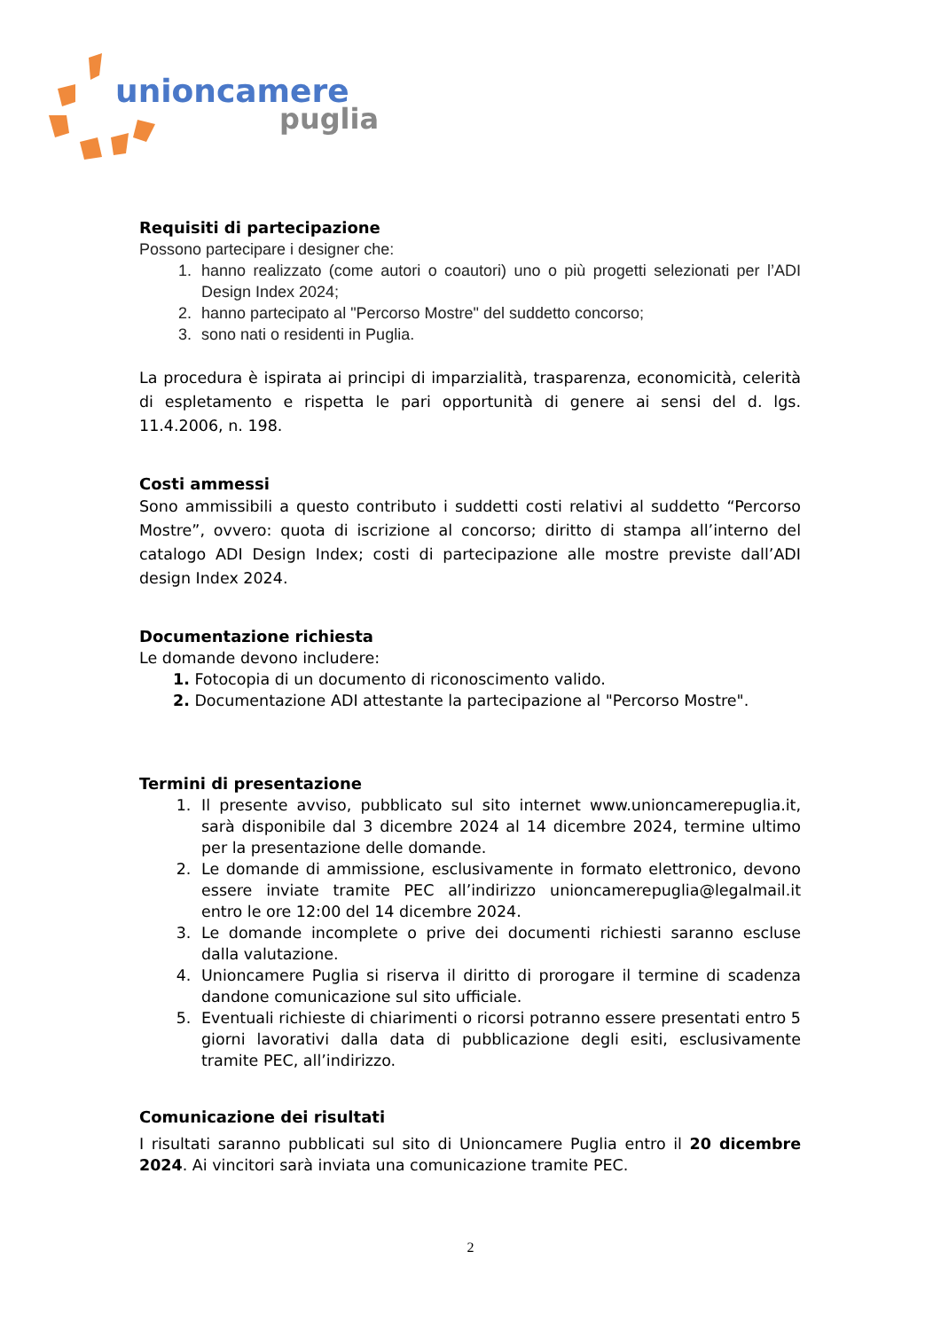unioncamere
puglia
Requisiti di partecipazione
Possono partecipare i designer che:
1. hanno realizzato (come autori o coautori) uno o più progetti selezionati per l’ADI Design Index 2024;
2. hanno partecipato al "Percorso Mostre" del suddetto concorso;
3. sono nati o residenti in Puglia.
La procedura è ispirata ai principi di imparzialità, trasparenza, economicità, celerità di espletamento e rispetta le pari opportunità di genere ai sensi del d. lgs. 11.4.2006, n. 198.
Costi ammessi
Sono ammissibili a questo contributo i suddetti costi relativi al suddetto “Percorso Mostre”, ovvero: quota di iscrizione al concorso; diritto di stampa all’interno del catalogo ADI Design Index; costi di partecipazione alle mostre previste dall’ADI design Index 2024.
Documentazione richiesta
Le domande devono includere:
1. Fotocopia di un documento di riconoscimento valido.
2. Documentazione ADI attestante la partecipazione al "Percorso Mostre".
Termini di presentazione
1. Il presente avviso, pubblicato sul sito internet www.unioncamerepuglia.it, sarà disponibile dal 3 dicembre 2024 al 14 dicembre 2024, termine ultimo per la presentazione delle domande.
2. Le domande di ammissione, esclusivamente in formato elettronico, devono essere inviate tramite PEC all’indirizzo unioncamerepuglia@legalmail.it entro le ore 12:00 del 14 dicembre 2024.
3. Le domande incomplete o prive dei documenti richiesti saranno escluse dalla valutazione.
4. Unioncamere Puglia si riserva il diritto di prorogare il termine di scadenza dandone comunicazione sul sito ufficiale.
5. Eventuali richieste di chiarimenti o ricorsi potranno essere presentati entro 5 giorni lavorativi dalla data di pubblicazione degli esiti, esclusivamente tramite PEC, all’indirizzo.
Comunicazione dei risultati
I risultati saranno pubblicati sul sito di Unioncamere Puglia entro il 20 dicembre 2024. Ai vincitori sarà inviata una comunicazione tramite PEC.
2